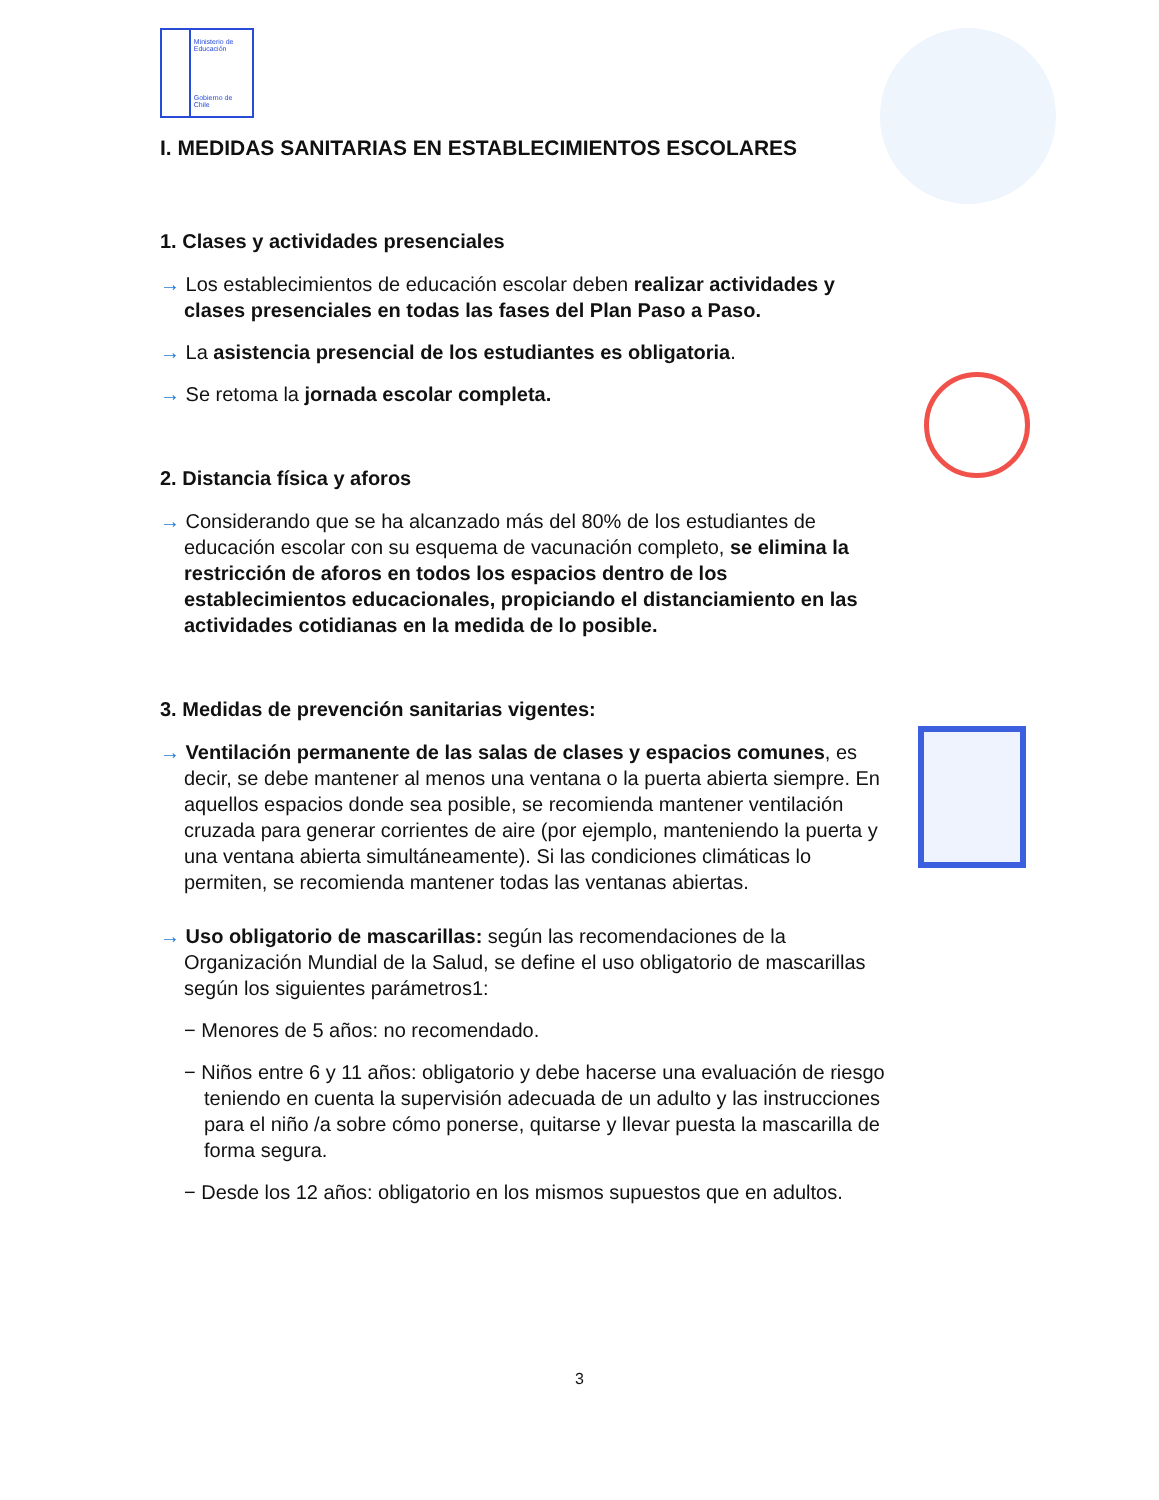Ministerio de Educación
Gobierno de Chile
I. MEDIDAS SANITARIAS EN ESTABLECIMIENTOS ESCOLARES
1. Clases y actividades presenciales
→ Los establecimientos de educación escolar deben realizar actividades y clases presenciales en todas las fases del Plan Paso a Paso.
→ La asistencia presencial de los estudiantes es obligatoria.
→ Se retoma la jornada escolar completa.
2. Distancia física y aforos
→ Considerando que se ha alcanzado más del 80% de los estudiantes de educación escolar con su esquema de vacunación completo, se elimina la restricción de aforos en todos los espacios dentro de los establecimientos educacionales, propiciando el distanciamiento en las actividades cotidianas en la medida de lo posible.
3. Medidas de prevención sanitarias vigentes:
→ Ventilación permanente de las salas de clases y espacios comunes, es decir, se debe mantener al menos una ventana o la puerta abierta siempre. En aquellos espacios donde sea posible, se recomienda mantener ventilación cruzada para generar corrientes de aire (por ejemplo, manteniendo la puerta y una ventana abierta simultáneamente). Si las condiciones climáticas lo permiten, se recomienda mantener todas las ventanas abiertas.
→ Uso obligatorio de mascarillas: según las recomendaciones de la Organización Mundial de la Salud, se define el uso obligatorio de mascarillas según los siguientes parámetros1:
− Menores de 5 años: no recomendado.
− Niños entre 6 y 11 años: obligatorio y debe hacerse una evaluación de riesgo teniendo en cuenta la supervisión adecuada de un adulto y las instrucciones para el niño /a sobre cómo ponerse, quitarse y llevar puesta la mascarilla de forma segura.
− Desde los 12 años: obligatorio en los mismos supuestos que en adultos.
3